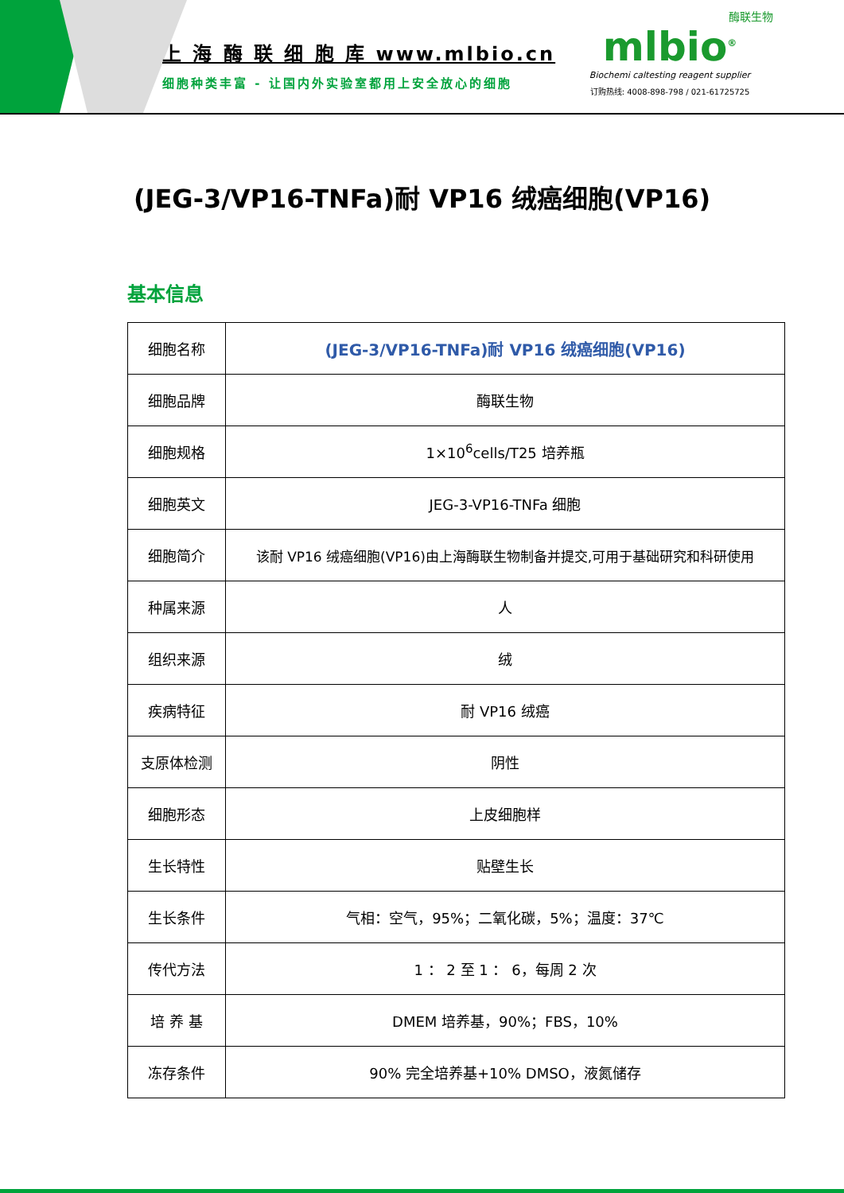上 海 酶 联 细 胞 库 www.mlbio.cn
细胞种类丰富 - 让国内外实验室都用上安全放心的细胞
酶联生物
mlbio<sup>®</sup>
Biochemi caltesting reagent supplier
订购热线: 4008-898-798 / 021-61725725
(JEG-3/VP16-TNFa)耐 VP16 绒癌细胞(VP16)
基本信息
| 细胞名称 | (JEG-3/VP16-TNFa)耐 VP16 绒癌细胞(VP16) |
| 细胞品牌 | 酶联生物 |
| 细胞规格 | 1×10<sup>6</sup>cells/T25 培养瓶 |
| 细胞英文 | JEG-3-VP16-TNFa 细胞 |
| 细胞简介 | 该耐 VP16 绒癌细胞(VP16)由上海酶联生物制备并提交,可用于基础研究和科研使用 |
| 种属来源 | 人 |
| 组织来源 | 绒 |
| 疾病特征 | 耐 VP16 绒癌 |
| 支原体检测 | 阴性 |
| 细胞形态 | 上皮细胞样 |
| 生长特性 | 贴壁生长 |
| 生长条件 | 气相：空气，95%；二氧化碳，5%；温度：37℃ |
| 传代方法 | 1 ： 2 至 1 ： 6，每周 2 次 |
| 培 养 基 | DMEM 培养基，90%；FBS，10% |
| 冻存条件 | 90% 完全培养基+10% DMSO，液氮储存 |